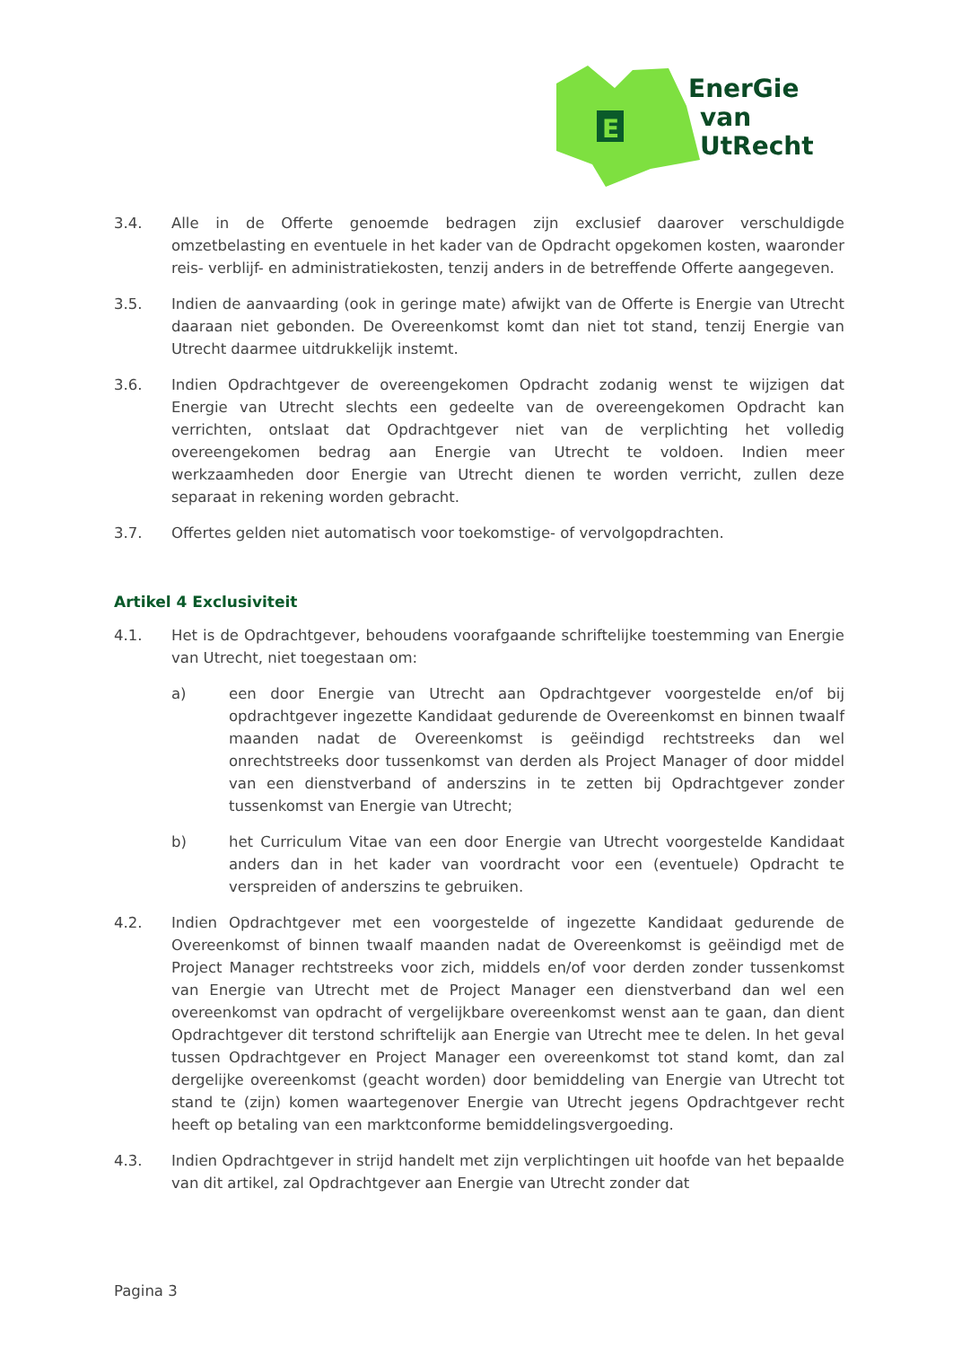E
EnerGie
van
UtRecht
3.4. Alle in de Offerte genoemde bedragen zijn exclusief daarover verschuldigde omzetbelasting en eventuele in het kader van de Opdracht opgekomen kosten, waaronder reis- verblijf- en administratiekosten, tenzij anders in de betreffende Offerte aangegeven.
3.5. Indien de aanvaarding (ook in geringe mate) afwijkt van de Offerte is Energie van Utrecht daaraan niet gebonden. De Overeenkomst komt dan niet tot stand, tenzij Energie van Utrecht daarmee uitdrukkelijk instemt.
3.6. Indien Opdrachtgever de overeengekomen Opdracht zodanig wenst te wijzigen dat Energie van Utrecht slechts een gedeelte van de overeengekomen Opdracht kan verrichten, ontslaat dat Opdrachtgever niet van de verplichting het volledig overeengekomen bedrag aan Energie van Utrecht te voldoen. Indien meer werkzaamheden door Energie van Utrecht dienen te worden verricht, zullen deze separaat in rekening worden gebracht.
3.7. Offertes gelden niet automatisch voor toekomstige- of vervolgopdrachten.
Artikel 4 Exclusiviteit
4.1. Het is de Opdrachtgever, behoudens voorafgaande schriftelijke toestemming van Energie van Utrecht, niet toegestaan om:
a) een door Energie van Utrecht aan Opdrachtgever voorgestelde en/of bij opdrachtgever ingezette Kandidaat gedurende de Overeenkomst en binnen twaalf maanden nadat de Overeenkomst is geëindigd rechtstreeks dan wel onrechtstreeks door tussenkomst van derden als Project Manager of door middel van een dienstverband of anderszins in te zetten bij Opdrachtgever zonder tussenkomst van Energie van Utrecht;
b) het Curriculum Vitae van een door Energie van Utrecht voorgestelde Kandidaat anders dan in het kader van voordracht voor een (eventuele) Opdracht te verspreiden of anderszins te gebruiken.
4.2. Indien Opdrachtgever met een voorgestelde of ingezette Kandidaat gedurende de Overeenkomst of binnen twaalf maanden nadat de Overeenkomst is geëindigd met de Project Manager rechtstreeks voor zich, middels en/of voor derden zonder tussenkomst van Energie van Utrecht met de Project Manager een dienstverband dan wel een overeenkomst van opdracht of vergelijkbare overeenkomst wenst aan te gaan, dan dient Opdrachtgever dit terstond schriftelijk aan Energie van Utrecht mee te delen. In het geval tussen Opdrachtgever en Project Manager een overeenkomst tot stand komt, dan zal dergelijke overeenkomst (geacht worden) door bemiddeling van Energie van Utrecht tot stand te (zijn) komen waartegenover Energie van Utrecht jegens Opdrachtgever recht heeft op betaling van een marktconforme bemiddelingsvergoeding.
4.3. Indien Opdrachtgever in strijd handelt met zijn verplichtingen uit hoofde van het bepaalde van dit artikel, zal Opdrachtgever aan Energie van Utrecht zonder dat
Pagina 3